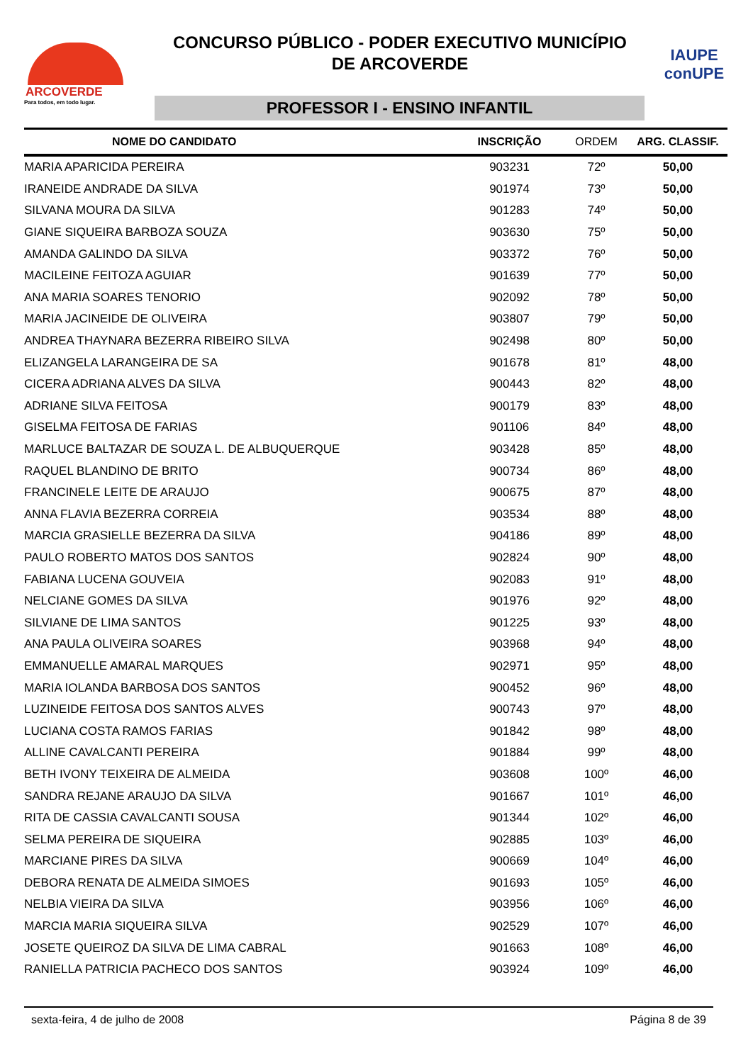ARCOVERDE
Para todos, em todo lugar.
CONCURSO PÚBLICO - PODER EXECUTIVO MUNICÍPIO
DE ARCOVERDE
PROFESSOR I - ENSINO INFANTIL
IAUPE
conUPE
| NOME DO CANDIDATO | INSCRIÇÃO | ORDEM | ARG. CLASSIF. |
| --- | --- | --- | --- |
| MARIA APARICIDA PEREIRA | 903231 | 72º | 50,00 |
| IRANEIDE ANDRADE DA SILVA | 901974 | 73º | 50,00 |
| SILVANA MOURA DA SILVA | 901283 | 74º | 50,00 |
| GIANE SIQUEIRA BARBOZA SOUZA | 903630 | 75º | 50,00 |
| AMANDA GALINDO DA SILVA | 903372 | 76º | 50,00 |
| MACILEINE FEITOZA AGUIAR | 901639 | 77º | 50,00 |
| ANA MARIA SOARES TENORIO | 902092 | 78º | 50,00 |
| MARIA JACINEIDE DE OLIVEIRA | 903807 | 79º | 50,00 |
| ANDREA THAYNARA BEZERRA RIBEIRO SILVA | 902498 | 80º | 50,00 |
| ELIZANGELA LARANGEIRA DE SA | 901678 | 81º | 48,00 |
| CICERA ADRIANA ALVES DA SILVA | 900443 | 82º | 48,00 |
| ADRIANE SILVA FEITOSA | 900179 | 83º | 48,00 |
| GISELMA FEITOSA DE FARIAS | 901106 | 84º | 48,00 |
| MARLUCE BALTAZAR DE SOUZA L. DE ALBUQUERQUE | 903428 | 85º | 48,00 |
| RAQUEL BLANDINO DE BRITO | 900734 | 86º | 48,00 |
| FRANCINELE LEITE DE ARAUJO | 900675 | 87º | 48,00 |
| ANNA FLAVIA BEZERRA CORREIA | 903534 | 88º | 48,00 |
| MARCIA GRASIELLE BEZERRA DA SILVA | 904186 | 89º | 48,00 |
| PAULO ROBERTO MATOS DOS SANTOS | 902824 | 90º | 48,00 |
| FABIANA LUCENA GOUVEIA | 902083 | 91º | 48,00 |
| NELCIANE GOMES DA SILVA | 901976 | 92º | 48,00 |
| SILVIANE DE LIMA SANTOS | 901225 | 93º | 48,00 |
| ANA PAULA OLIVEIRA SOARES | 903968 | 94º | 48,00 |
| EMMANUELLE AMARAL MARQUES | 902971 | 95º | 48,00 |
| MARIA IOLANDA BARBOSA DOS SANTOS | 900452 | 96º | 48,00 |
| LUZINEIDE FEITOSA DOS SANTOS ALVES | 900743 | 97º | 48,00 |
| LUCIANA COSTA RAMOS FARIAS | 901842 | 98º | 48,00 |
| ALLINE CAVALCANTI PEREIRA | 901884 | 99º | 48,00 |
| BETH IVONY TEIXEIRA DE ALMEIDA | 903608 | 100º | 46,00 |
| SANDRA REJANE ARAUJO DA SILVA | 901667 | 101º | 46,00 |
| RITA DE CASSIA CAVALCANTI SOUSA | 901344 | 102º | 46,00 |
| SELMA PEREIRA DE SIQUEIRA | 902885 | 103º | 46,00 |
| MARCIANE PIRES DA SILVA | 900669 | 104º | 46,00 |
| DEBORA RENATA DE ALMEIDA SIMOES | 901693 | 105º | 46,00 |
| NELBIA VIEIRA DA SILVA | 903956 | 106º | 46,00 |
| MARCIA MARIA SIQUEIRA SILVA | 902529 | 107º | 46,00 |
| JOSETE QUEIROZ DA SILVA DE LIMA CABRAL | 901663 | 108º | 46,00 |
| RANIELLA PATRICIA PACHECO DOS SANTOS | 903924 | 109º | 46,00 |
sexta-feira, 4 de julho de 2008 Página 8 de 39